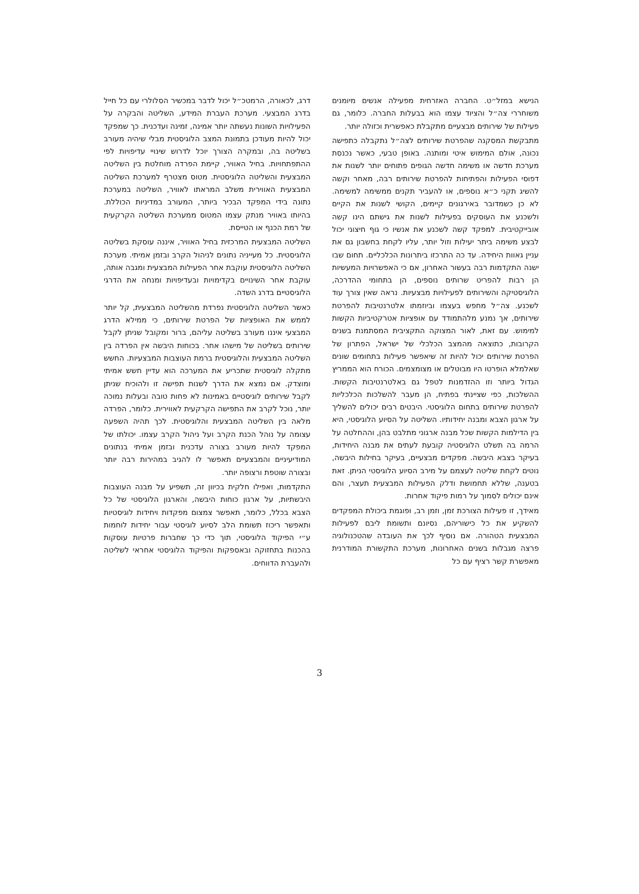הנישא במזל״ט. החברה האזרחית מפעילה אנשים מיומנים משוחררי צה״ל והציוד עצמו הוא בבעלות החברה. כלומר, גם פעילות של שירותים מבצעיים מתקבלת כאפשרית וכזולה יותר.
מתבקשת המסקנה שהפרטת שירותים לצה״ל נתקבלה כתפישה נכונה, אולם המימוש איטי ומותנה. באופן טבעי, כאשר נכנסת מערכת חדשה או משימה חדשה הגופים פתוחים יותר לשנות את דפוסי הפעילות והפתיחות להפרטת שירותים רבה, מאחר וקשה להשיג תקני כ״א נוספים, או להעביר תקנים ממשימה למשימה. לא כן כשמדובר באירגונים קיימים, הקושי לשנות את הקיים ולשכנע את העוסקים בפעילות לשנות את גישתם הינו קשה אובייקטיבית. למפקד קשה לשכנע את אנשיו כי גוף חיצוני יכול לבצע משימה ביתר יעילות וזול יותר, עליו לקחת בחשבון גם את עניין גאוות היחידה. עד כה התרכזו ביתרונות הכלכליים. תחום שבו ישנה התקדמות רבה בעשור האחרון, אם כי האפשרויות המעשיות הן רבות להפריט שרותים נוספים, הן בתחומי ההדרכה, הלוגיסטיקה והשירותים לפעילויות מבצעיות. נראה שאין צורך עוד לשכנע. צה״ל מחפש בעצמו וביוזמתו אלטרנטיבות להפרטת שירותים, אך נמנע מלהתמודד עם אופציות אטרקטיביות הקשות למימוש. עם זאת, לאור המצוקה התקציבית המסתמנת בשנים הקרובות, כתוצאה מהמצב הכלכלי של ישראל, הפתרון של הפרטת שירותים יכול להיות זה שיאפשר פעילות בתחומים שונים שאלמלא הופרטו היו מבוטלים או מצומצמים. הכורח הוא הממריץ הגדול ביותר וזו ההזדמנות לטפל גם באלטרנטיבות הקשות. ההשלכות, כפי שציינתי בפתיח, הן מעבר להשלכות הכלכליות להפרטת שירותים בתחום הלוגיסטי. היבטים רבים יכולים להשליך על ארגון הצבא ומבנה יחידותיו. השליטה על הסיוע הלוגיסטי, היא בין הדילמות הקשות שכל מבנה ארגוני מתלבט בהן, וההחלטה על הרמה בה תשלט הלוגיסטיה קובעת לעתים את מבנה היחידות, בעיקר בצבא היבשה. מפקדים מבצעיים, בעיקר בחילות היבשה, נוטים לקחת שליטה לעצמם על מירב הסיוע הלוגיסטי הניתן. זאת בטענה, שללא תחמושת ודלק הפעילות המבצעית תעצר, והם אינם יכולים לסמוך על רמות פיקוד אחרות.
מאידך, זו פעילות הצורכת זמן, וזמן רב, ופוגמת ביכולת המפקדים להשקיע את כל כישוריהם, נסיונם ותשומת ליבם לפעילות המבצעית הטהורה. אם נוסיף לכך את העובדה שהטכנולוגיה פרצה מגבלות בשנים האחרונות, מערכת התקשורת המודרנית מאפשרת קשר רציף עם כל
דרג, לכאורה, הרמטכ״ל יכול לדבר במכשיר הסלולרי עם כל חייל בדרג המבצעי. מערכת העברת המידע, השליטה והבקרה על הפעילויות השונות נעשתה יותר אמינה, זמינה ועדכנית. כך שמפקד יכול להיות מעודכן בתמונת המצב הלוגיסטית מבלי שיהיה מעורב בשליטה בה, ובמקרה הצורך יוכל לדרוש שינויי עדיפויות לפי ההתפתחויות. בחיל האוויר, קיימת הפרדה מוחלטת בין השליטה המבצעית והשליטה הלוגיסטית. מטוס מצטרף למערכת השליטה המבצעית האווירית משלב המראתו לאוויר, השליטה במערכת נתונה בידי המפקד הבכיר ביותר, המעורב במדיניות הכוללת. בהיותו באוויר מנתק עצמו המטוס ממערכת השליטה הקרקעית של רמת הכנף או הטייסת.
השליטה המבצעית המרכזית בחיל האוויר, איננה עוסקת בשליטה הלוגיסטית. כל מעייניה נתונים לניהול הקרב ובזמן אמיתי. מערכת השליטה הלוגיסטית עוקבת אחר הפעילות המבצעית ומגבה אותה, עוקבת אחר השינויים בקדימויות ובעדיפויות ומנחה את הדרגי הלוגיסטיים בדרג השדה.
כאשר השליטה הלוגיסטית נפרדת מהשליטה המבצעית, קל יותר לממש את האופציות של הפרטת שירותים, כי ממילא הדרג המבצעי איננו מעורב בשליטה עליהם, ברור ומקובל שניתן לקבל שירותים בשליטה של מישהו אחר. בכוחות היבשה אין הפרדה בין השליטה המבצעית והלוגיסטית ברמת העוצבות המבצעיות. החשש מתקלה לוגיסטית שתכריע את המערכה הוא עדיין חשש אמיתי ומוצדק. אם נמצא את הדרך לשנות תפישה זו ולהוכיח שניתן לקבל שירותים לוגיסטיים באמינות לא פחות טובה ובעלות נמוכה יותר, נוכל לקרב את התפישה הקרקעית לאווירית. כלומר, הפרדה מלאה בין השליטה המבצעית והלוגיסטית. לכך תהיה השפעה עצומה על נוהל הכנת הקרב ועל ניהול הקרב עצמו. יכולתו של המפקד להיות מעורב בצורה עדכנית ובזמן אמיתי בנתונים המודיעיניים והמבצעיים תאפשר לו להגיב במהירות רבה יותר ובצורה שוטפת ורצופה יותר.
התקדמות, ואפילו חלקית בכיוון זה, תשפיע על מבנה העוצבות היבשתיות, על ארגון כוחות היבשה, והארגון הלוגיסטי של כל הצבא בכלל, כלומר, תאפשר צמצום מפקדות ויחידות לוגיסטיות ותאפשר ריכוז תשומת הלב לסיוע לוגיסטי עבור יחידות לוחמות ע״י הפיקוד הלוגיסטי, תוך כדי כך שחברות פרטיות עוסקות בהכנות בתחזוקה ובאספקות והפיקוד הלוגיסטי אחראי לשליטה ולהעברת הדווחים.
3